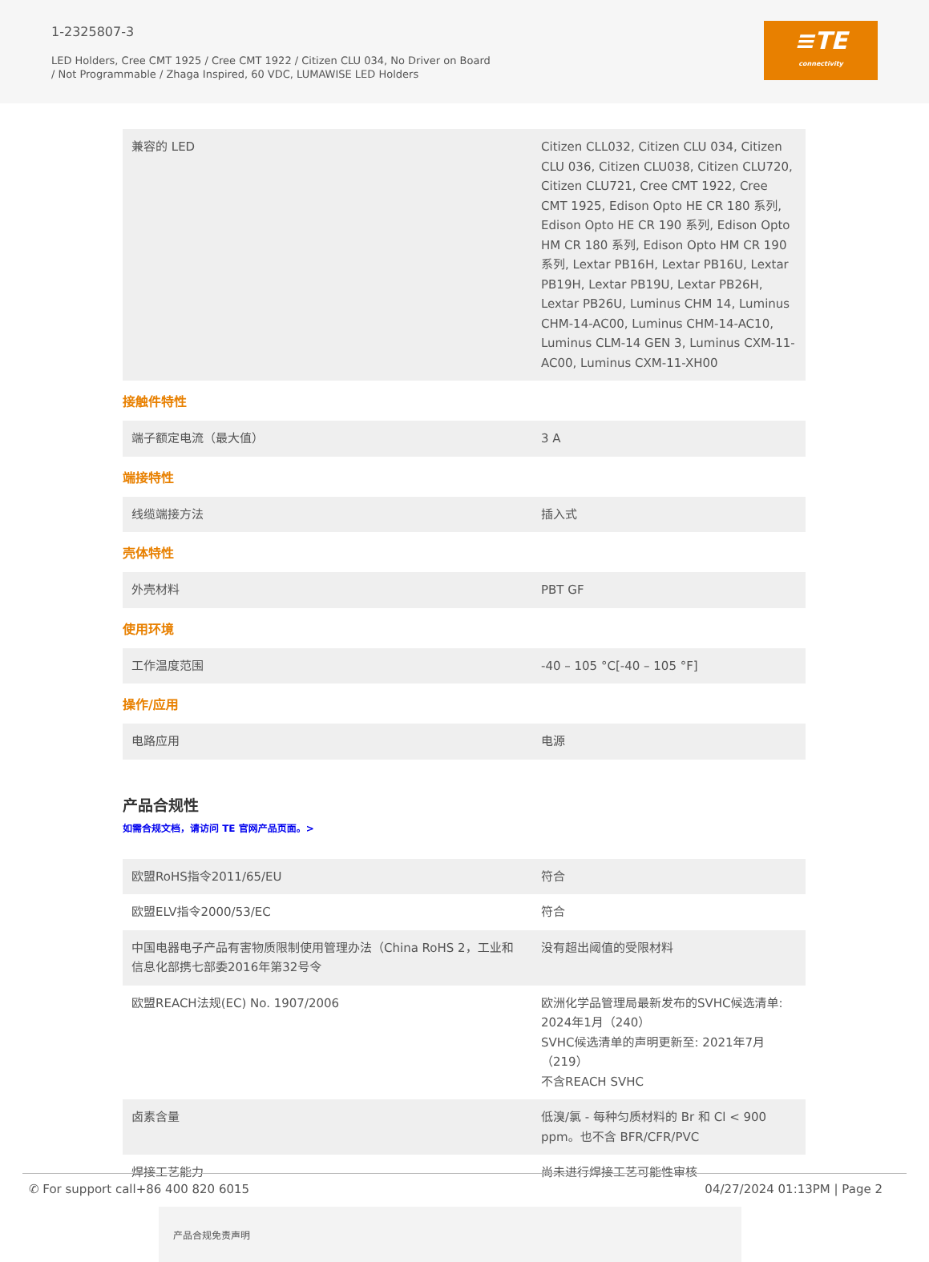1-2325807-3
LED Holders, Cree CMT 1925 / Cree CMT 1922 / Citizen CLU 034, No Driver on Board
/ Not Programmable / Zhaga Inspired, 60 VDC, LUMAWISE LED Holders
≡TE
connectivity
| 兼容的 LED | Citizen CLL032, Citizen CLU 034, Citizen CLU 036, Citizen CLU038, Citizen CLU720, Citizen CLU721, Cree CMT 1922, Cree CMT 1925, Edison Opto HE CR 180 系列, Edison Opto HE CR 190 系列, Edison Opto HM CR 180 系列, Edison Opto HM CR 190 系列, Lextar PB16H, Lextar PB16U, Lextar PB19H, Lextar PB19U, Lextar PB26H, Lextar PB26U, Luminus CHM 14, Luminus CHM-14-AC00, Luminus CHM-14-AC10, Luminus CLM-14 GEN 3, Luminus CXM-11-AC00, Luminus CXM-11-XH00 |
接触件特性
| 端子额定电流（最大值） | 3 A |
端接特性
| 线缆端接方法 | 插入式 |
壳体特性
| 外壳材料 | PBT GF |
使用环境
| 工作温度范围 | -40 – 105 °C[-40 – 105 °F] |
操作/应用
| 电路应用 | 电源 |
产品合规性
如需合规文档，请访问 TE 官网产品页面。>
| 欧盟RoHS指令2011/65/EU | 符合 |
| 欧盟ELV指令2000/53/EC | 符合 |
| 中国电器电子产品有害物质限制使用管理办法（China RoHS 2，工业和信息化部携七部委2016年第32号令 | 没有超出阈值的受限材料 |
| 欧盟REACH法规(EC) No. 1907/2006 | 欧洲化学品管理局最新发布的SVHC候选清单: 2024年1月（240） SVHC候选清单的声明更新至: 2021年7月（219） 不含REACH SVHC |
| 卤素含量 | 低溴/氯 - 每种匀质材料的 Br 和 Cl < 900 ppm。也不含 BFR/CFR/PVC |
| 焊接工艺能力 | 尚未进行焊接工艺可能性审核 |
产品合规免责声明
✆ For support call+86 400 820 6015 04/27/2024 01:13PM | Page 2